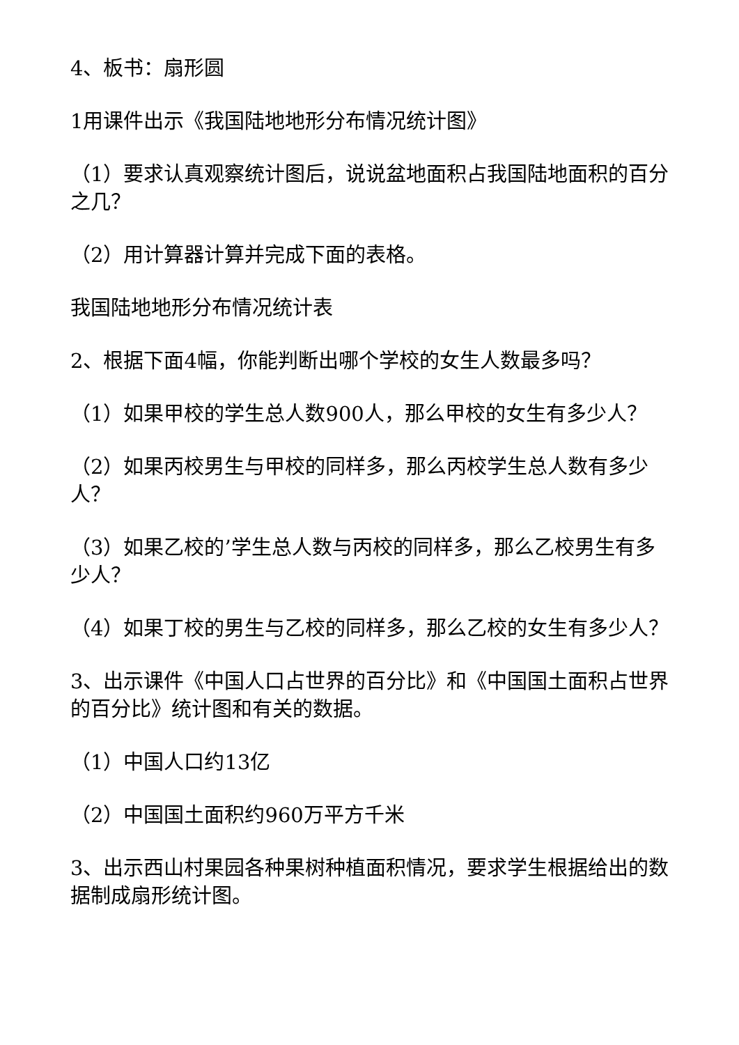4、板书：扇形圆
1用课件出示《我国陆地地形分布情况统计图》
（1）要求认真观察统计图后，说说盆地面积占我国陆地面积的百分之几？
（2）用计算器计算并完成下面的表格。
我国陆地地形分布情况统计表
2、根据下面4幅，你能判断出哪个学校的女生人数最多吗？
（1）如果甲校的学生总人数900人，那么甲校的女生有多少人？
（2）如果丙校男生与甲校的同样多，那么丙校学生总人数有多少人？
（3）如果乙校的’学生总人数与丙校的同样多，那么乙校男生有多少人？
（4）如果丁校的男生与乙校的同样多，那么乙校的女生有多少人？
3、出示课件《中国人口占世界的百分比》和《中国国土面积占世界的百分比》统计图和有关的数据。
（1）中国人口约13亿
（2）中国国土面积约960万平方千米
3、出示西山村果园各种果树种植面积情况，要求学生根据给出的数据制成扇形统计图。